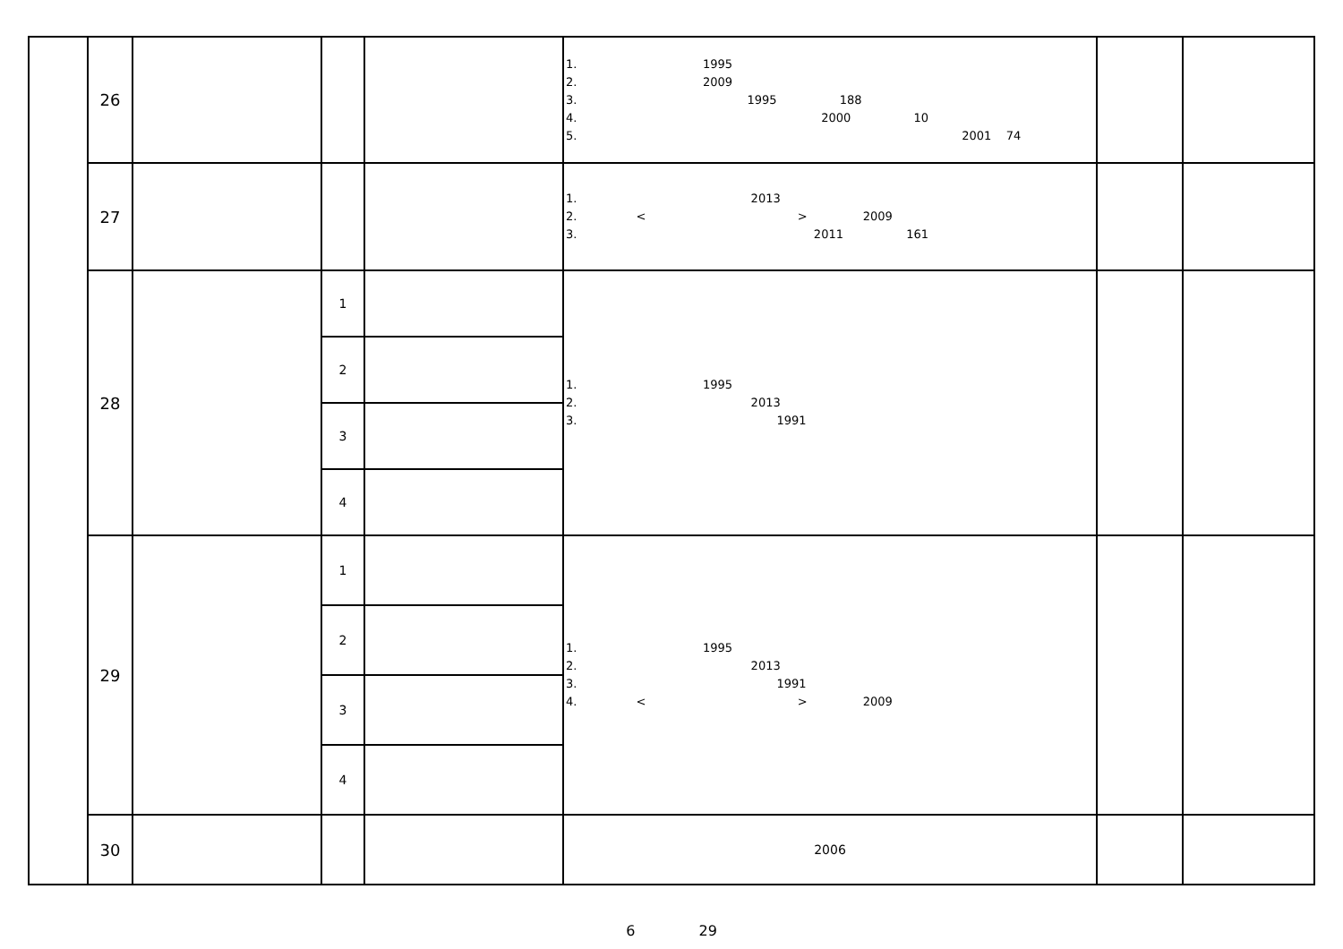| | 26 | | | | 1. 1995 2. 2009 3. 1995 188 4. 2000 10 5. 2001 74 | | |
| | 27 | | | | 1. 2013 2. < > 2009 3. 2011 161 | | |
| | 28 | | 1 | | 1. 1995 2. 2013 3. 1991 | | |
| | | | 2 | | | | |
| | | | 3 | | | | |
| | | | 4 | | | | |
| | 29 | | 1 | | 1. 1995 2. 2013 3. 1991 4. < > 2009 | | |
| | | | 2 | | | | |
| | | | 3 | | | | |
| | | | 4 | | | | |
| | 30 | | | | 2006 | | |
6 29